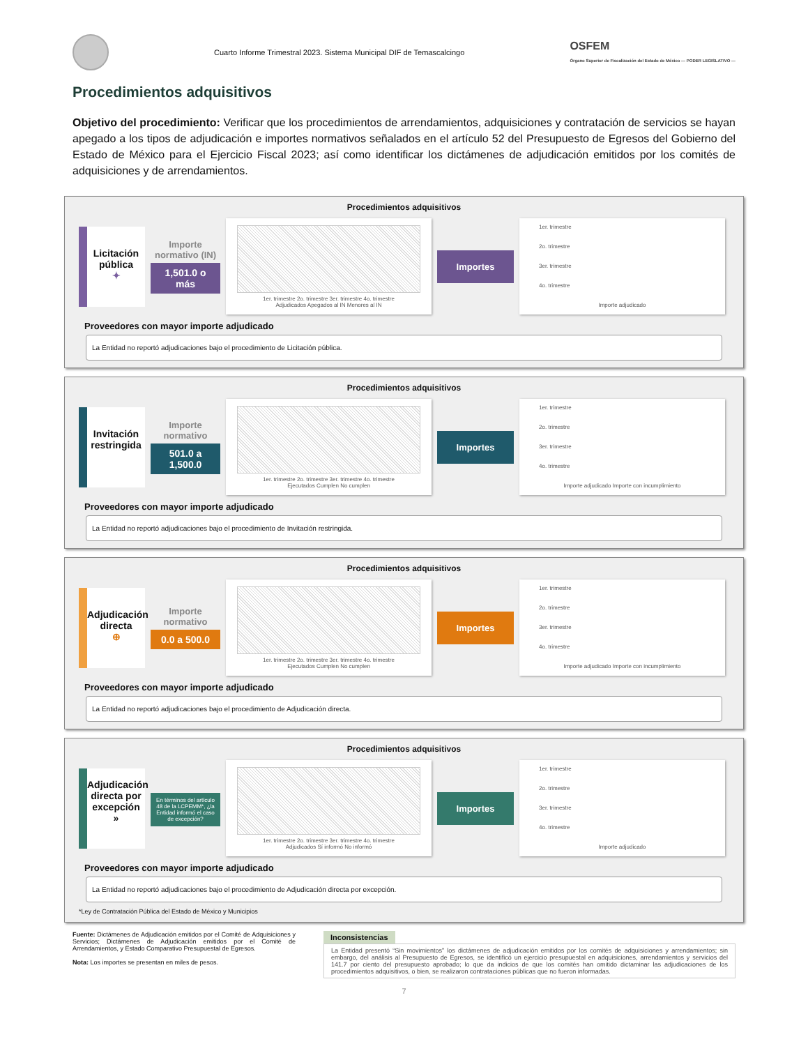Cuarto Informe Trimestral 2023. Sistema Municipal DIF de Temascalcingo
OSFEM
Órgano Superior de Fiscalización del Estado de México — PODER LEGISLATIVO —
Procedimientos adquisitivos
Objetivo del procedimiento: Verificar que los procedimientos de arrendamientos, adquisiciones y contratación de servicios se hayan apegado a los tipos de adjudicación e importes normativos señalados en el artículo 52 del Presupuesto de Egresos del Gobierno del Estado de México para el Ejercicio Fiscal 2023; así como identificar los dictámenes de adjudicación emitidos por los comités de adquisiciones y de arrendamientos.
Procedimientos adquisitivos
Licitación pública
✦
Importe normativo (IN)
1,501.0 o más
1er. trimestre 2o. trimestre 3er. trimestre 4o. trimestre
Adjudicados Apegados al IN Menores al IN
Importes
1er. trimestre
2o. trimestre
3er. trimestre
4o. trimestre
Importe adjudicado
Proveedores con mayor importe adjudicado
La Entidad no reportó adjudicaciones bajo el procedimiento de Licitación pública.
Procedimientos adquisitivos
Invitación restringida
Importe normativo
501.0 a 1,500.0
1er. trimestre 2o. trimestre 3er. trimestre 4o. trimestre
Ejecutados Cumplen No cumplen
Importes
1er. trimestre
2o. trimestre
3er. trimestre
4o. trimestre
Importe adjudicado Importe con incumplimiento
Proveedores con mayor importe adjudicado
La Entidad no reportó adjudicaciones bajo el procedimiento de Invitación restringida.
Procedimientos adquisitivos
Adjudicación directa
⊕
Importe normativo
0.0 a 500.0
1er. trimestre 2o. trimestre 3er. trimestre 4o. trimestre
Ejecutados Cumplen No cumplen
Importes
1er. trimestre
2o. trimestre
3er. trimestre
4o. trimestre
Importe adjudicado Importe con incumplimiento
Proveedores con mayor importe adjudicado
La Entidad no reportó adjudicaciones bajo el procedimiento de Adjudicación directa.
Procedimientos adquisitivos
Adjudicación directa por excepción
»
En términos del artículo 48 de la LCPEMM*, ¿la Entidad informó el caso de excepción?
1er. trimestre 2o. trimestre 3er. trimestre 4o. trimestre
Adjudicados Sí informó No informó
Importes
1er. trimestre
2o. trimestre
3er. trimestre
4o. trimestre
Importe adjudicado
Proveedores con mayor importe adjudicado
La Entidad no reportó adjudicaciones bajo el procedimiento de Adjudicación directa por excepción.
*Ley de Contratación Pública del Estado de México y Municipios
Fuente: Dictámenes de Adjudicación emitidos por el Comité de Adquisiciones y Servicios; Dictámenes de Adjudicación emitidos por el Comité de Arrendamientos, y Estado Comparativo Presupuestal de Egresos.
Nota: Los importes se presentan en miles de pesos.
Inconsistencias
La Entidad presentó “Sin movimientos” los dictámenes de adjudicación emitidos por los comités de adquisiciones y arrendamientos; sin embargo, del análisis al Presupuesto de Egresos, se identificó un ejercicio presupuestal en adquisiciones, arrendamientos y servicios del 141.7 por ciento del presupuesto aprobado; lo que da indicios de que los comités han omitido dictaminar las adjudicaciones de los procedimientos adquisitivos, o bien, se realizaron contrataciones públicas que no fueron informadas.
7